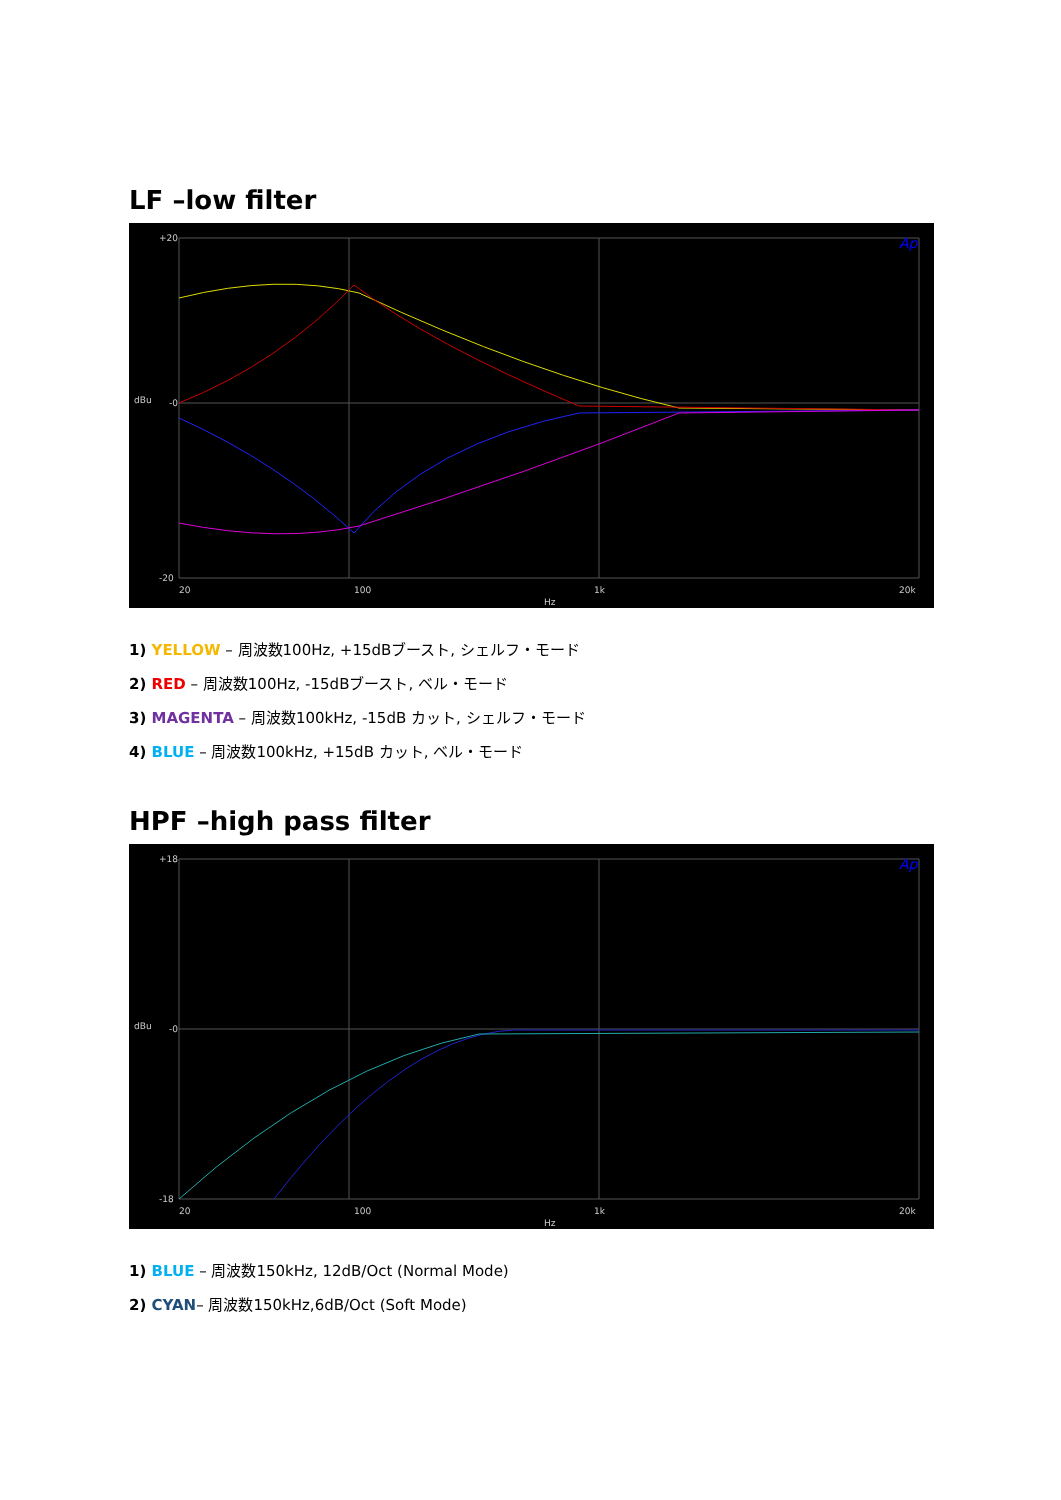LF –low filter
20
100
1k
20k
Hz
+20
-0
-20
dBu
Ap
1) YELLOW – 周波数100Hz, +15dBブースト, シェルフ・モード
2) RED – 周波数100Hz, -15dBブースト, ベル・モード
3) MAGENTA – 周波数100kHz, -15dB カット, シェルフ・モード
4) BLUE – 周波数100kHz, +15dB カット, ベル・モード
HPF –high pass filter
20
100
1k
20k
Hz
+18
-0
-18
dBu
Ap
1) BLUE – 周波数150kHz, 12dB/Oct (Normal Mode)
2) CYAN– 周波数150kHz,6dB/Oct (Soft Mode)